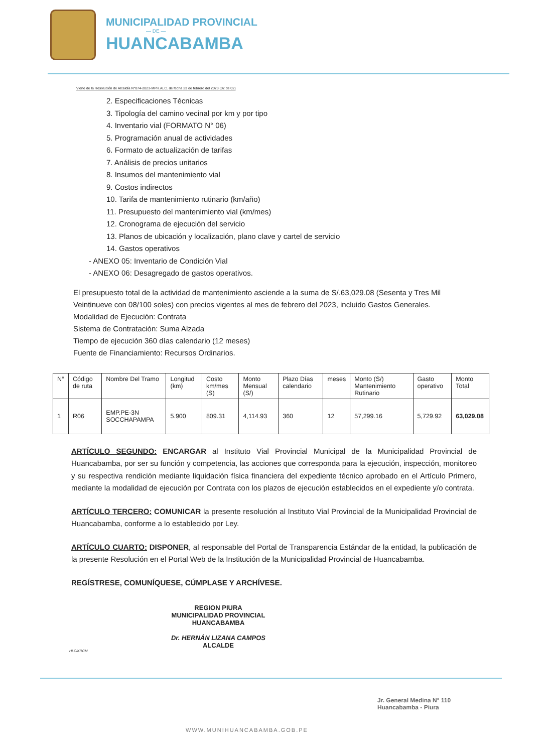MUNICIPALIDAD PROVINCIAL
— DE —
HUANCABAMBA
Viene de la Resolución de Alcaldía N°074-2023-MPH.ALC. de fecha 23 de febrero del 2023 (02 de 02)
2. Especificaciones Técnicas
3. Tipología del camino vecinal por km y por tipo
4. Inventario vial (FORMATO N° 06)
5. Programación anual de actividades
6. Formato de actualización de tarifas
7. Análisis de precios unitarios
8. Insumos del mantenimiento vial
9. Costos indirectos
10. Tarifa de mantenimiento rutinario (km/año)
11. Presupuesto del mantenimiento vial (km/mes)
12. Cronograma de ejecución del servicio
13. Planos de ubicación y localización, plano clave y cartel de servicio
14. Gastos operativos
- ANEXO 05: Inventario de Condición Vial
- ANEXO 06: Desagregado de gastos operativos.
El presupuesto total de la actividad de mantenimiento asciende a la suma de S/.63,029.08 (Sesenta y Tres Mil Veintinueve con 08/100 soles) con precios vigentes al mes de febrero del 2023, incluido Gastos Generales.
Modalidad de Ejecución: Contrata
Sistema de Contratación: Suma Alzada
Tiempo de ejecución 360 días calendario (12 meses)
Fuente de Financiamiento: Recursos Ordinarios.
| N° | Código de ruta | Nombre Del Tramo | Longitud (km) | Costo km/mes (S) | Monto Mensual (S/) | Plazo Días calendario | meses | Monto (S/) Mantenimiento Rutinario | Gasto operativo | Monto Total |
| --- | --- | --- | --- | --- | --- | --- | --- | --- | --- | --- |
| 1 | R06 | EMP.PE-3N SOCCHAPAMPA | 5.900 | 809.31 | 4,114.93 | 360 | 12 | 57,299.16 | 5,729.92 | 63,029.08 |
ARTÍCULO SEGUNDO: ENCARGAR al Instituto Vial Provincial Municipal de la Municipalidad Provincial de Huancabamba, por ser su función y competencia, las acciones que corresponda para la ejecución, inspección, monitoreo y su respectiva rendición mediante liquidación física financiera del expediente técnico aprobado en el Artículo Primero, mediante la modalidad de ejecución por Contrata con los plazos de ejecución establecidos en el expediente y/o contrata.
ARTÍCULO TERCERO: COMUNICAR la presente resolución al Instituto Vial Provincial de la Municipalidad Provincial de Huancabamba, conforme a lo establecido por Ley.
ARTÍCULO CUARTO: DISPONER, al responsable del Portal de Transparencia Estándar de la entidad, la publicación de la presente Resolución en el Portal Web de la Institución de la Municipalidad Provincial de Huancabamba.
REGÍSTRESE, COMUNÍQUESE, CÚMPLASE Y ARCHÍVESE.
REGION PIURA
MUNICIPALIDAD PROVINCIAL HUANCABAMBA
Dr. HERNÁN LIZANA CAMPOS
ALCALDE
HLC/KRCM
Jr. General Medina N° 110
Huancabamba - Piura
WWW.MUNIHUANCABAMBA.GOB.PE